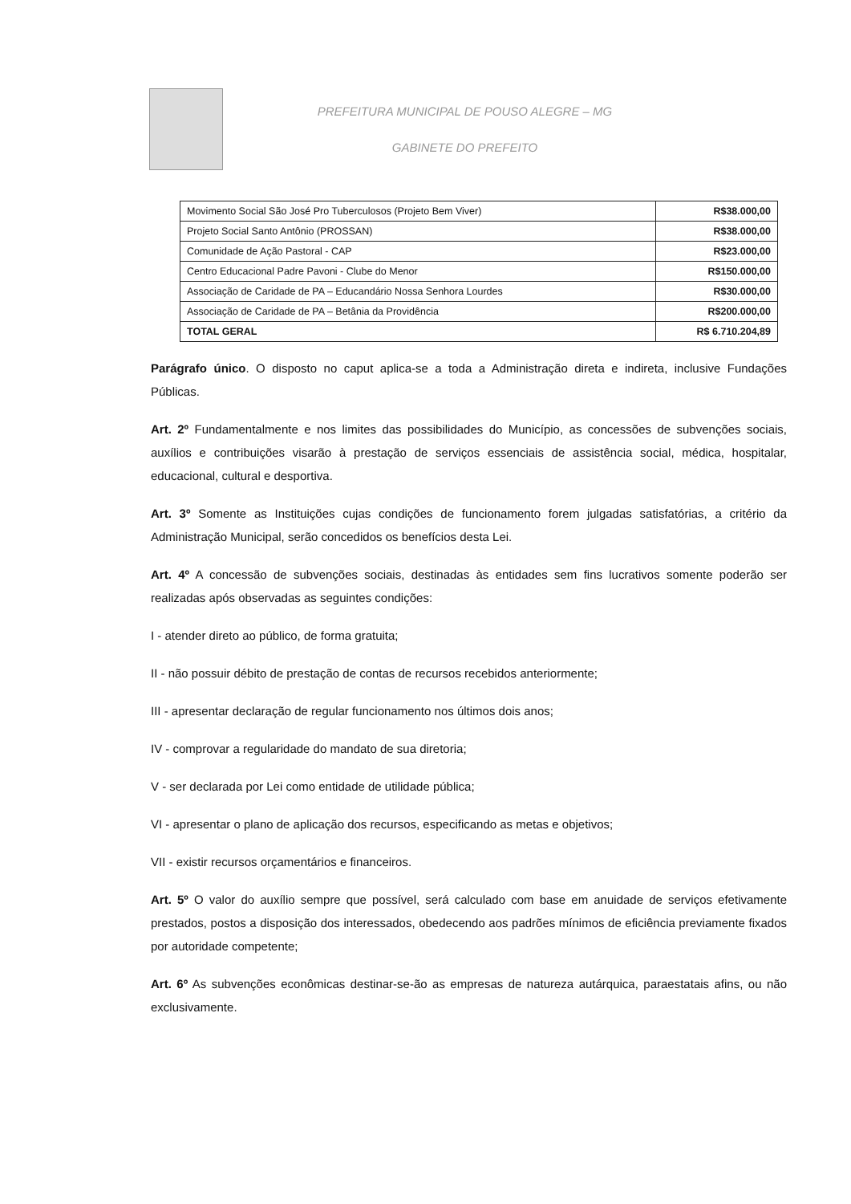PREFEITURA MUNICIPAL DE POUSO ALEGRE – MG
GABINETE DO PREFEITO
| Movimento Social São José Pro Tuberculosos (Projeto Bem Viver) | R$38.000,00 |
| Projeto Social Santo Antônio (PROSSAN) | R$38.000,00 |
| Comunidade de Ação Pastoral - CAP | R$23.000,00 |
| Centro Educacional Padre Pavoni - Clube do Menor | R$150.000,00 |
| Associação de Caridade de PA – Educandário Nossa Senhora Lourdes | R$30.000,00 |
| Associação de Caridade de PA – Betânia da Providência | R$200.000,00 |
| TOTAL GERAL | R$ 6.710.204,89 |
Parágrafo único. O disposto no caput aplica-se a toda a Administração direta e indireta, inclusive Fundações Públicas.
Art. 2º Fundamentalmente e nos limites das possibilidades do Município, as concessões de subvenções sociais, auxílios e contribuições visarão à prestação de serviços essenciais de assistência social, médica, hospitalar, educacional, cultural e desportiva.
Art. 3º Somente as Instituições cujas condições de funcionamento forem julgadas satisfatórias, a critério da Administração Municipal, serão concedidos os benefícios desta Lei.
Art. 4º A concessão de subvenções sociais, destinadas às entidades sem fins lucrativos somente poderão ser realizadas após observadas as seguintes condições:
I - atender direto ao público, de forma gratuita;
II - não possuir débito de prestação de contas de recursos recebidos anteriormente;
III - apresentar declaração de regular funcionamento nos últimos dois anos;
IV - comprovar a regularidade do mandato de sua diretoria;
V - ser declarada por Lei como entidade de utilidade pública;
VI - apresentar o plano de aplicação dos recursos, especificando as metas e objetivos;
VII - existir recursos orçamentários e financeiros.
Art. 5º O valor do auxílio sempre que possível, será calculado com base em anuidade de serviços efetivamente prestados, postos a disposição dos interessados, obedecendo aos padrões mínimos de eficiência previamente fixados por autoridade competente;
Art. 6º As subvenções econômicas destinar-se-ão as empresas de natureza autárquica, paraestatais afins, ou não exclusivamente.